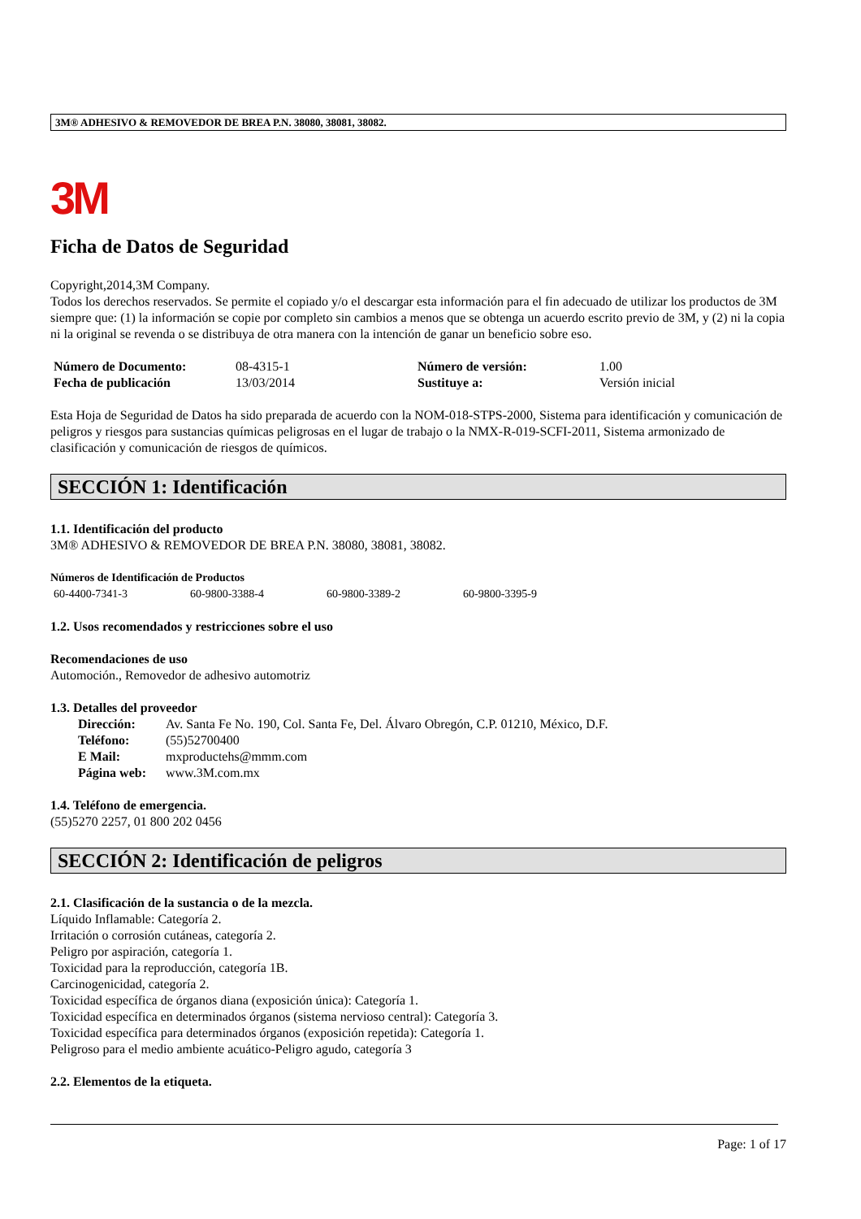3M® ADHESIVO & REMOVEDOR DE BREA P.N. 38080, 38081, 38082.
3M
Ficha de Datos de Seguridad
Copyright,2014,3M Company.
Todos los derechos reservados. Se permite el copiado y/o el descargar esta información para el fin adecuado de utilizar los productos de 3M siempre que: (1) la información se copie por completo sin cambios a menos que se obtenga un acuerdo escrito previo de 3M, y (2) ni la copia ni la original se revenda o se distribuya de otra manera con la intención de ganar un beneficio sobre eso.
| Número de Documento: | 08-4315-1 | Número de versión: | 1.00 |
| Fecha de publicación | 13/03/2014 | Sustituye a: | Versión inicial |
Esta Hoja de Seguridad de Datos ha sido preparada de acuerdo con la NOM-018-STPS-2000, Sistema para identificación y comunicación de peligros y riesgos para sustancias químicas peligrosas en el lugar de trabajo o la NMX-R-019-SCFI-2011, Sistema armonizado de clasificación y comunicación de riesgos de químicos.
SECCIÓN 1: Identificación
1.1. Identificación del producto
3M® ADHESIVO & REMOVEDOR DE BREA P.N. 38080, 38081, 38082.
Números de Identificación de Productos
| 60-4400-7341-3 | 60-9800-3388-4 | 60-9800-3389-2 | 60-9800-3395-9 |
1.2. Usos recomendados y restricciones sobre el uso
Recomendaciones de uso
Automoción., Removedor de adhesivo automotriz
1.3. Detalles del proveedor
| Dirección: | Av. Santa Fe No. 190, Col. Santa Fe, Del. Álvaro Obregón, C.P. 01210, México, D.F. |
| Teléfono: | (55)52700400 |
| E Mail: | mxproductehs@mmm.com |
| Página web: | www.3M.com.mx |
1.4. Teléfono de emergencia.
(55)5270 2257, 01 800 202 0456
SECCIÓN 2: Identificación de peligros
2.1. Clasificación de la sustancia o de la mezcla.
Líquido Inflamable: Categoría 2.
Irritación o corrosión cutáneas, categoría 2.
Peligro por aspiración, categoría 1.
Toxicidad para la reproducción, categoría 1B.
Carcinogenicidad, categoría 2.
Toxicidad específica de órganos diana (exposición única): Categoría 1.
Toxicidad específica en determinados órganos (sistema nervioso central): Categoría 3.
Toxicidad específica para determinados órganos (exposición repetida): Categoría 1.
Peligroso para el medio ambiente acuático-Peligro agudo, categoría 3
2.2. Elementos de la etiqueta.
Page: 1 of 17